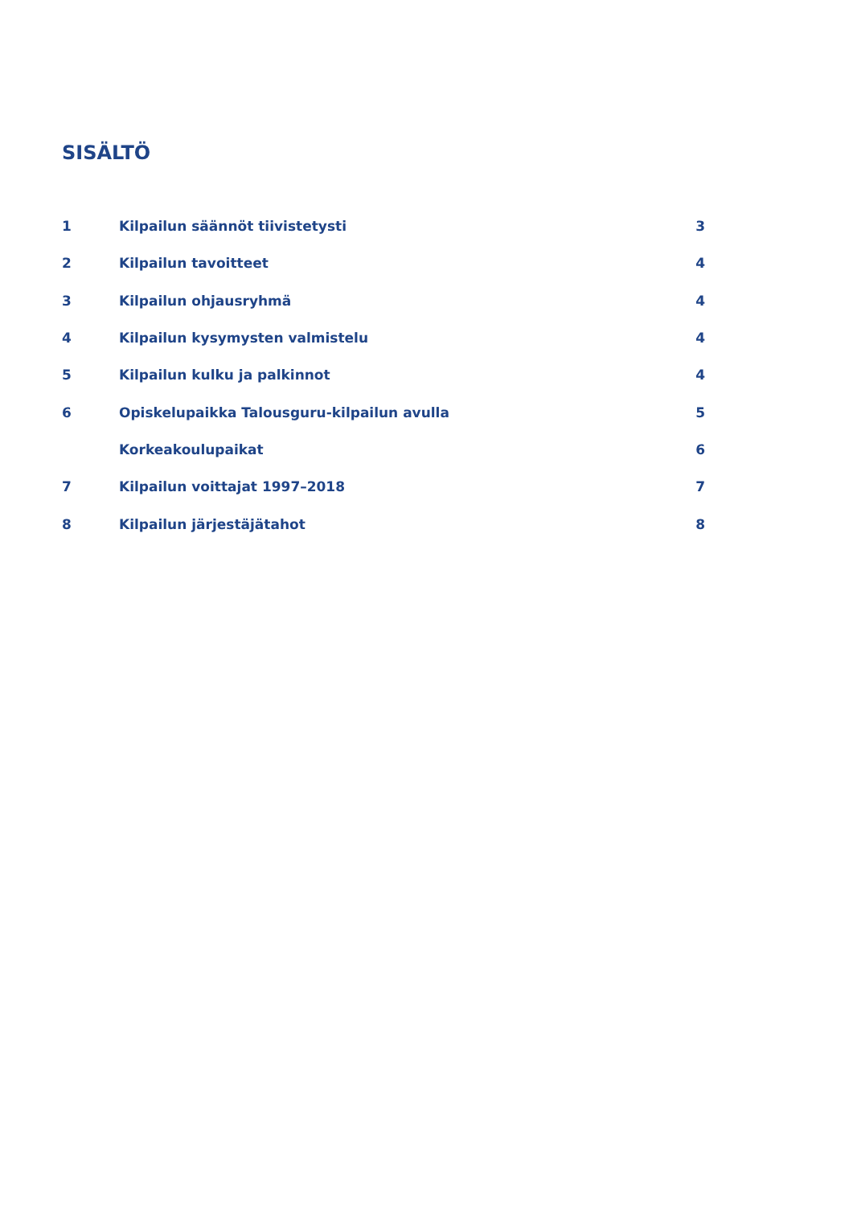SISÄLTÖ
| 1 | Kilpailun säännöt tiivistetysti | 3 |
| 2 | Kilpailun tavoitteet | 4 |
| 3 | Kilpailun ohjausryhmä | 4 |
| 4 | Kilpailun kysymysten valmistelu | 4 |
| 5 | Kilpailun kulku ja palkinnot | 4 |
| 6 | Opiskelupaikka Talousguru-kilpailun avulla | 5 |
| | Korkeakoulupaikat | 6 |
| 7 | Kilpailun voittajat 1997–2018 | 7 |
| 8 | Kilpailun järjestäjätahot | 8 |